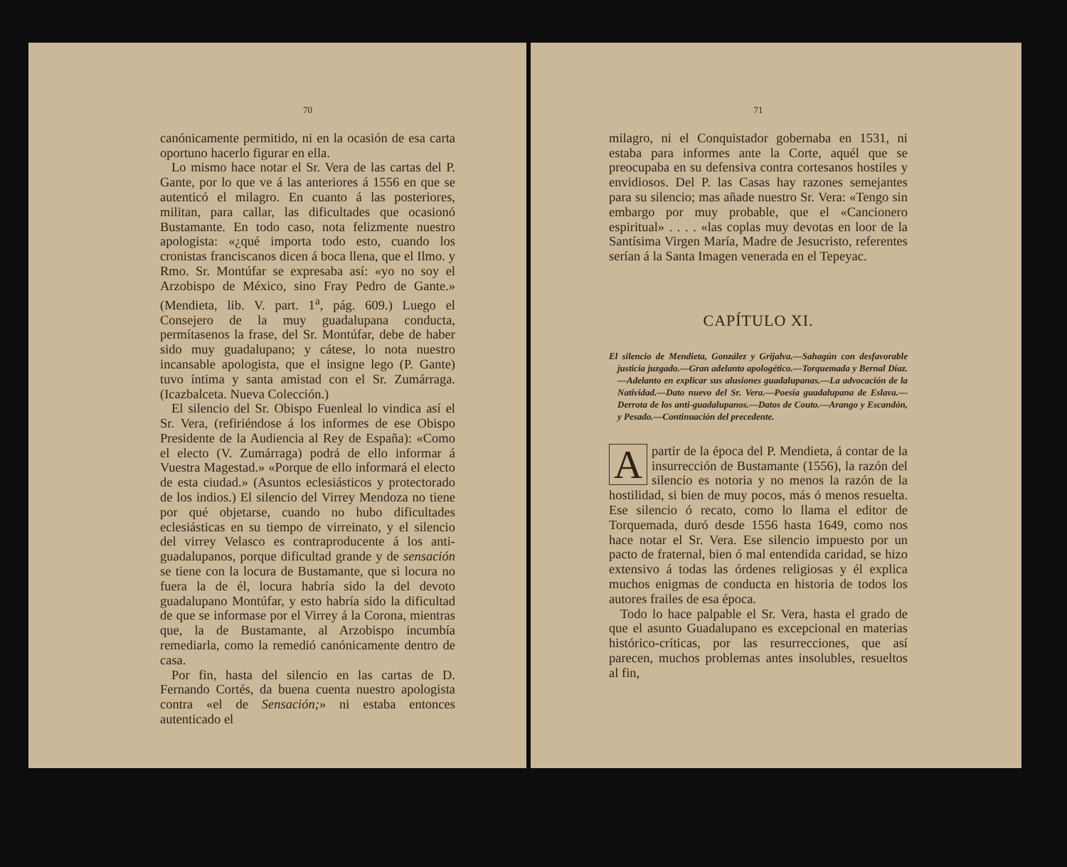70
canónicamente permitido, ni en la ocasión de esa carta oportuno hacerlo figurar en ella.
Lo mismo hace notar el Sr. Vera de las cartas del P. Gante, por lo que ve á las anteriores á 1556 en que se autenticó el milagro. En cuanto á las posteriores, militan, para callar, las dificultades que ocasionó Bustamante. En todo caso, nota felizmente nuestro apologista: «¿qué importa todo esto, cuando los cronistas franciscanos dicen á boca llena, que el Ilmo. y Rmo. Sr. Montúfar se expresaba así: «yo no soy el Arzobispo de México, sino Fray Pedro de Gante.» (Mendieta, lib. V. part. 1<sup>a</sup>, pág. 609.) Luego el Consejero de la muy guadalupana conducta, permítasenos la frase, del Sr. Montúfar, debe de haber sido muy guadalupano; y cátese, lo nota nuestro incansable apologista, que el insigne lego (P. Gante) tuvo íntima y santa amistad con el Sr. Zumárraga. (Icazbalceta. Nueva Colección.)
El silencio del Sr. Obispo Fuenleal lo vindica así el Sr. Vera, (refiriéndose á los informes de ese Obispo Presidente de la Audiencia al Rey de España): «Como el electo (V. Zumárraga) podrá de ello informar á Vuestra Magestad.» «Porque de ello informará el electo de esta ciudad.» (Asuntos eclesiásticos y protectorado de los indios.) El silencio del Virrey Mendoza no tiene por qué objetarse, cuando no hubo dificultades eclesiásticas en su tiempo de virreinato, y el silencio del virrey Velasco es contraproducente á los anti-guadalupanos, porque dificultad grande y de sensación se tiene con la locura de Bustamante, que si locura no fuera la de él, locura habría sido la del devoto guadalupano Montúfar, y esto habría sido la dificultad de que se informase por el Virrey á la Corona, mientras que, la de Bustamante, al Arzobispo incumbía remediarla, como la remedió canónicamente dentro de casa.
Por fin, hasta del silencio en las cartas de D. Fernando Cortés, da buena cuenta nuestro apologista contra «el de Sensación;» ni estaba entonces autenticado el
71
milagro, ni el Conquistador gobernaba en 1531, ni estaba para informes ante la Corte, aquél que se preocupaba en su defensiva contra cortesanos hostiles y envidiosos. Del P. las Casas hay razones semejantes para su silencio; mas añade nuestro Sr. Vera: «Tengo sin embargo por muy probable, que el «Cancionero espiritual» . . . . «las coplas muy devotas en loor de la Santísima Virgen María, Madre de Jesucristo, referentes serían á la Santa Imagen venerada en el Tepeyac.
CAPÍTULO XI.
El silencio de Mendieta, González y Grijalva.—Sahagún con desfavorable justicia juzgado.—Gran adelanto apologético.—Torquemada y Bernal Díaz.—Adelanto en explicar sus alusiones guadalupanas.—La advocación de la Natividad.—Dato nuevo del Sr. Vera.—Poesía guadalupana de Eslava.—Derrota de los anti-guadalupanos.—Datos de Couto.—Arango y Escandón, y Pesado.—Continuación del precedente.
A partir de la época del P. Mendieta, á contar de la insurrección de Bustamante (1556), la razón del silencio es notoria y no menos la razón de la hostilidad, si bien de muy pocos, más ó menos resuelta. Ese silencio ó recato, como lo llama el editor de Torquemada, duró desde 1556 hasta 1649, como nos hace notar el Sr. Vera. Ese silencio impuesto por un pacto de fraternal, bien ó mal entendida caridad, se hizo extensivo á todas las órdenes religiosas y él explica muchos enigmas de conducta en historia de todos los autores frailes de esa época.
Todo lo hace palpable el Sr. Vera, hasta el grado de que el asunto Guadalupano es excepcional en materias histórico-críticas, por las resurrecciones, que así parecen, muchos problemas antes insolubles, resueltos al fin,